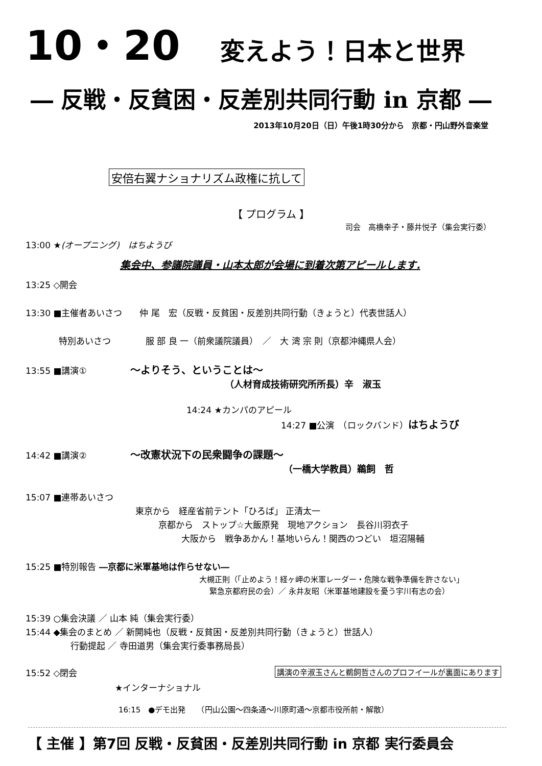10・20 変えよう！日本と世界
― 反戦・反貧困・反差別共同行動 in 京都 ―
2013年10月20日（日）午後1時30分から　京都・円山野外音楽堂
安倍右翼ナショナリズム政権に抗して
【 プログラム 】
司会　高橋幸子・藤井悦子（集会実行委）
13:00 ★(オープニング)　はちようび
集会中、参議院議員・山本太郎が会場に到着次第アピールします.
13:25 ◇開会
13:30 ■主催者あいさつ　　仲 尾　宏（反戦・反貧困・反差別共同行動（きょうと）代表世話人）
特別あいさつ　　　　服 部 良 一（前衆議院議員）　／　大 湾 宗 則（京都沖縄県人会）
13:55 ■講演①　　　　　～よりそう、ということは～
（人材育成技術研究所所長）辛　淑玉
14:24 ★カンパのアピール
14:27 ■公演　（ロックバンド）はちようび
14:42 ■講演②　　　　　～改憲状況下の民衆闘争の課題～
（一橋大学教員）鵜飼　哲
15:07 ■連帯あいさつ
東京から　経産省前テント「ひろば」 正清太一
京都から　ストップ☆大飯原発　現地アクション　長谷川羽衣子
大阪から　戦争あかん！基地いらん！関西のつどい　垣沼陽輔
15:25 ■特別報告 ―京都に米軍基地は作らせない―
大槻正則（「止めよう！経ヶ岬の米軍レーダー・危険な戦争準備を許さない」
緊急京都府民の会）／ 永井友昭（米軍基地建設を憂う宇川有志の会）
15:39 ○集会決議 ／ 山本 純（集会実行委）
15:44 ◆集会のまとめ ／ 新開純也（反戦・反貧困・反差別共同行動（きょうと）世話人）
行動提起 ／ 寺田道男（集会実行委事務局長）
15:52 ◇閉会 講演の辛淑玉さんと鵜飼哲さんのプロフイールが裏面にあります
★インターナショナル
16:15　●デモ出発　　（円山公園～四条通～川原町通～京都市役所前・解散）
【 主催 】第7回 反戦・反貧困・反差別共同行動 in 京都 実行委員会